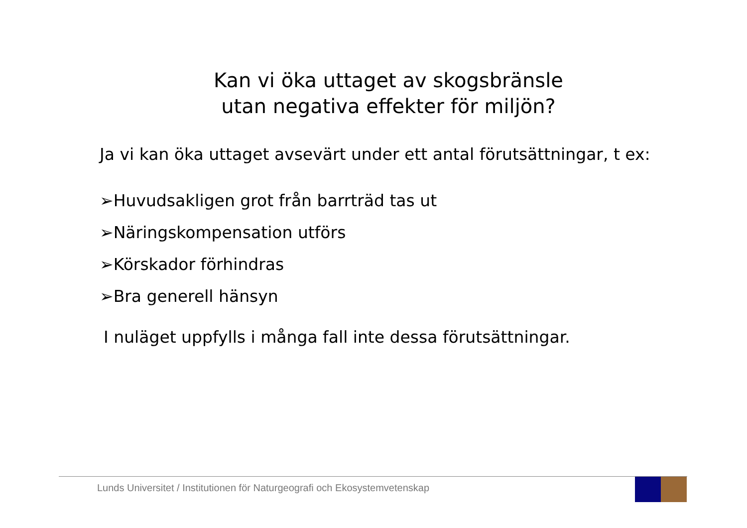Kan vi öka uttaget av skogsbränsle
utan negativa effekter för miljön?
Ja vi kan öka uttaget avsevärt under ett antal förutsättningar, t ex:
➢Huvudsakligen grot från barrträd tas ut
➢Näringskompensation utförs
➢Körskador förhindras
➢Bra generell hänsyn
I nuläget uppfylls i många fall inte dessa förutsättningar.
Lunds Universitet / Institutionen för Naturgeografi och Ekosystemvetenskap